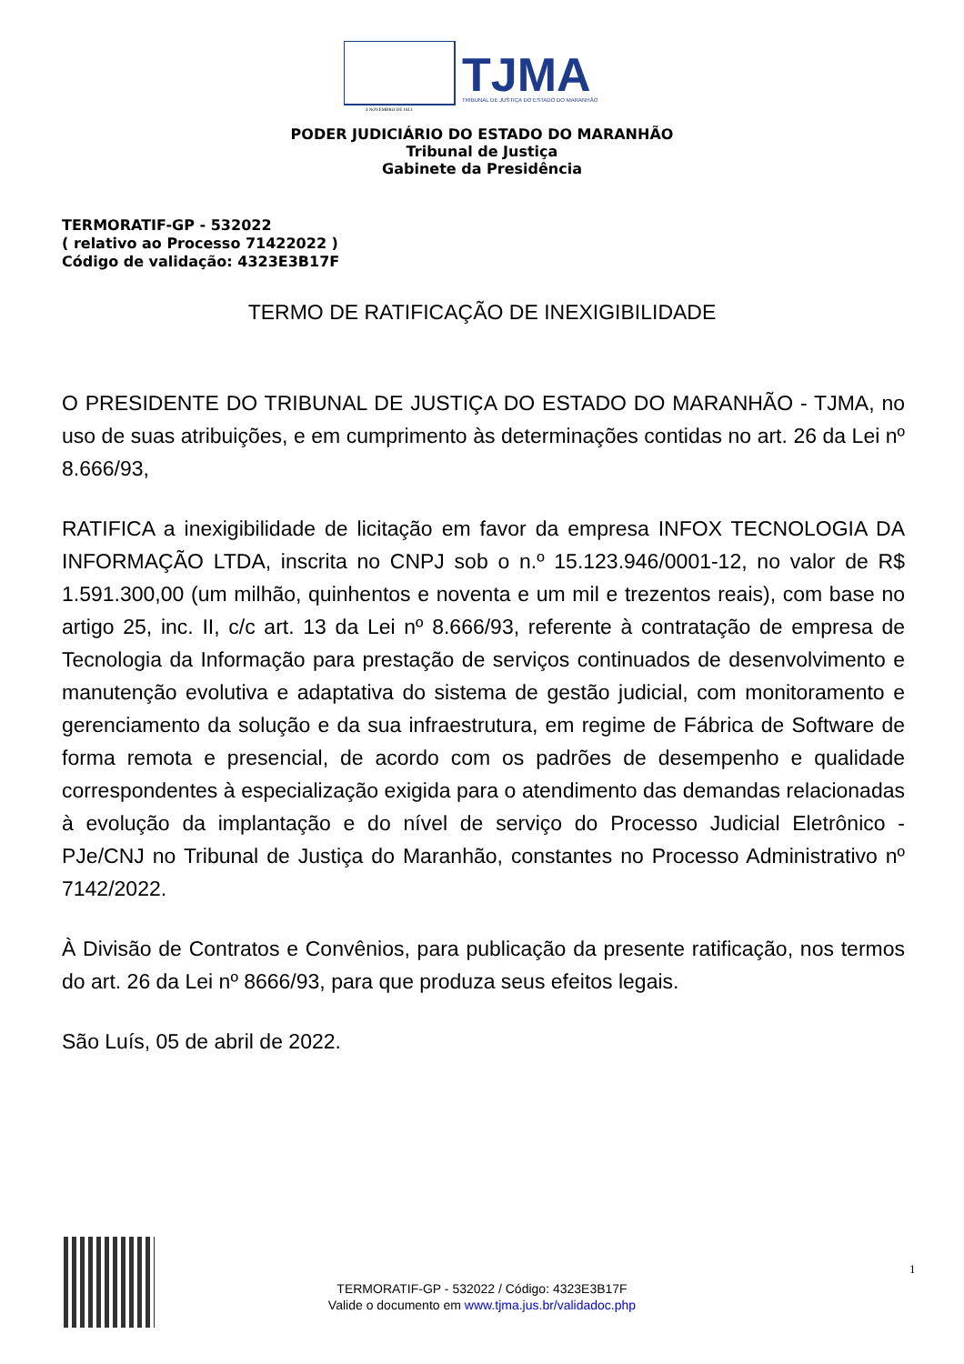TJMA
TRIBUNAL DE JUSTIÇA DO ESTADO DO MARANHÃO
4 NOVEMBRO DE 1813
PODER JUDICIÁRIO DO ESTADO DO MARANHÃO
Tribunal de Justiça
Gabinete da Presidência
TERMORATIF-GP - 532022
( relativo ao Processo 71422022 )
Código de validação: 4323E3B17F
TERMO DE RATIFICAÇÃO DE INEXIGIBILIDADE
O PRESIDENTE DO TRIBUNAL DE JUSTIÇA DO ESTADO DO MARANHÃO - TJMA, no uso de suas atribuições, e em cumprimento às determinações contidas no art. 26 da Lei nº 8.666/93,
RATIFICA a inexigibilidade de licitação em favor da empresa INFOX TECNOLOGIA DA INFORMAÇÃO LTDA, inscrita no CNPJ sob o n.º 15.123.946/0001-12, no valor de R$ 1.591.300,00 (um milhão, quinhentos e noventa e um mil e trezentos reais), com base no artigo 25, inc. II, c/c art. 13 da Lei nº 8.666/93, referente à contratação de empresa de Tecnologia da Informação para prestação de serviços continuados de desenvolvimento e manutenção evolutiva e adaptativa do sistema de gestão judicial, com monitoramento e gerenciamento da solução e da sua infraestrutura, em regime de Fábrica de Software de forma remota e presencial, de acordo com os padrões de desempenho e qualidade correspondentes à especialização exigida para o atendimento das demandas relacionadas à evolução da implantação e do nível de serviço do Processo Judicial Eletrônico - PJe/CNJ no Tribunal de Justiça do Maranhão, constantes no Processo Administrativo nº 7142/2022.
À Divisão de Contratos e Convênios, para publicação da presente ratificação, nos termos do art. 26 da Lei nº 8666/93, para que produza seus efeitos legais.
São Luís, 05 de abril de 2022.
TERMORATIF-GP - 532022 / Código: 4323E3B17F
Valide o documento em www.tjma.jus.br/validadoc.php
1